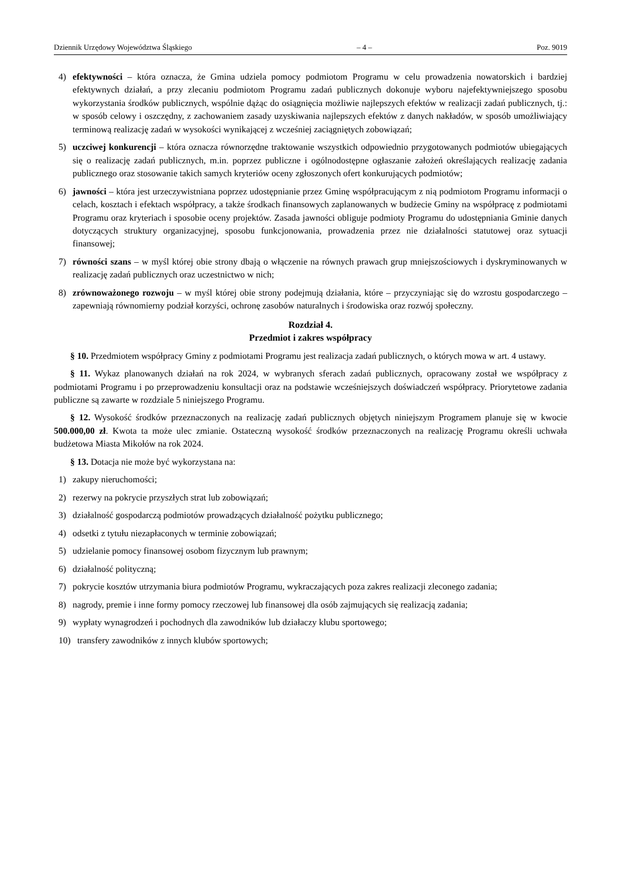Dziennik Urzędowy Województwa Śląskiego – 4 – Poz. 9019
4) efektywności – która oznacza, że Gmina udziela pomocy podmiotom Programu w celu prowadzenia nowatorskich i bardziej efektywnych działań, a przy zlecaniu podmiotom Programu zadań publicznych dokonuje wyboru najefektywniejszego sposobu wykorzystania środków publicznych, wspólnie dążąc do osiągnięcia możliwie najlepszych efektów w realizacji zadań publicznych, tj.: w sposób celowy i oszczędny, z zachowaniem zasady uzyskiwania najlepszych efektów z danych nakładów, w sposób umożliwiający terminową realizację zadań w wysokości wynikającej z wcześniej zaciągniętych zobowiązań;
5) uczciwej konkurencji – która oznacza równorzędne traktowanie wszystkich odpowiednio przygotowanych podmiotów ubiegających się o realizację zadań publicznych, m.in. poprzez publiczne i ogólnodostępne ogłaszanie założeń określających realizację zadania publicznego oraz stosowanie takich samych kryteriów oceny zgłoszonych ofert konkurujących podmiotów;
6) jawności – która jest urzeczywistniana poprzez udostępnianie przez Gminę współpracującym z nią podmiotom Programu informacji o celach, kosztach i efektach współpracy, a także środkach finansowych zaplanowanych w budżecie Gminy na współpracę z podmiotami Programu oraz kryteriach i sposobie oceny projektów. Zasada jawności obliguje podmioty Programu do udostępniania Gminie danych dotyczących struktury organizacyjnej, sposobu funkcjonowania, prowadzenia przez nie działalności statutowej oraz sytuacji finansowej;
7) równości szans – w myśl której obie strony dbają o włączenie na równych prawach grup mniejszościowych i dyskryminowanych w realizację zadań publicznych oraz uczestnictwo w nich;
8) zrównoważonego rozwoju – w myśl której obie strony podejmują działania, które – przyczyniając się do wzrostu gospodarczego – zapewniają równomierny podział korzyści, ochronę zasobów naturalnych i środowiska oraz rozwój społeczny.
Rozdział 4.
Przedmiot i zakres współpracy
§ 10. Przedmiotem współpracy Gminy z podmiotami Programu jest realizacja zadań publicznych, o których mowa w art. 4 ustawy.
§ 11. Wykaz planowanych działań na rok 2024, w wybranych sferach zadań publicznych, opracowany został we współpracy z podmiotami Programu i po przeprowadzeniu konsultacji oraz na podstawie wcześniejszych doświadczeń współpracy. Priorytetowe zadania publiczne są zawarte w rozdziale 5 niniejszego Programu.
§ 12. Wysokość środków przeznaczonych na realizację zadań publicznych objętych niniejszym Programem planuje się w kwocie 500.000,00 zł. Kwota ta może ulec zmianie. Ostateczną wysokość środków przeznaczonych na realizację Programu określi uchwała budżetowa Miasta Mikołów na rok 2024.
§ 13. Dotacja nie może być wykorzystana na:
1) zakupy nieruchomości;
2) rezerwy na pokrycie przyszłych strat lub zobowiązań;
3) działalność gospodarczą podmiotów prowadzących działalność pożytku publicznego;
4) odsetki z tytułu niezapłaconych w terminie zobowiązań;
5) udzielanie pomocy finansowej osobom fizycznym lub prawnym;
6) działalność polityczną;
7) pokrycie kosztów utrzymania biura podmiotów Programu, wykraczających poza zakres realizacji zleconego zadania;
8) nagrody, premie i inne formy pomocy rzeczowej lub finansowej dla osób zajmujących się realizacją zadania;
9) wypłaty wynagrodzeń i pochodnych dla zawodników lub działaczy klubu sportowego;
10) transfery zawodników z innych klubów sportowych;